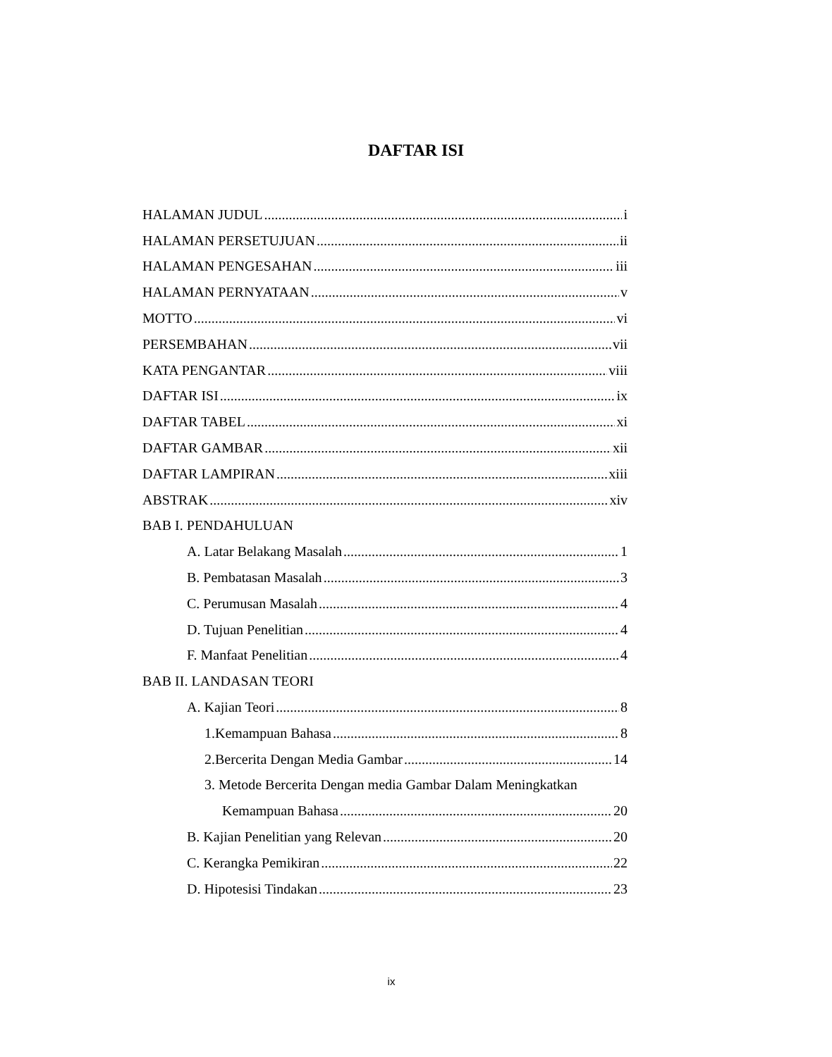DAFTAR ISI
HALAMAN JUDUL i
HALAMAN PERSETUJUAN ii
HALAMAN PENGESAHAN iii
HALAMAN PERNYATAAN v
MOTTO vi
PERSEMBAHAN vii
KATA PENGANTAR viii
DAFTAR ISI ix
DAFTAR TABEL xi
DAFTAR GAMBAR xii
DAFTAR LAMPIRAN xiii
ABSTRAK xiv
BAB I. PENDAHULUAN
A. Latar Belakang Masalah 1
B. Pembatasan Masalah 3
C. Perumusan Masalah 4
D. Tujuan Penelitian 4
F. Manfaat Penelitian 4
BAB II. LANDASAN TEORI
A. Kajian Teori 8
1.Kemampuan Bahasa 8
2.Bercerita Dengan Media Gambar 14
3. Metode Bercerita Dengan media Gambar Dalam Meningkatkan
Kemampuan Bahasa 20
B. Kajian Penelitian yang Relevan 20
C. Kerangka Pemikiran 22
D. Hipotesisi Tindakan 23
ix